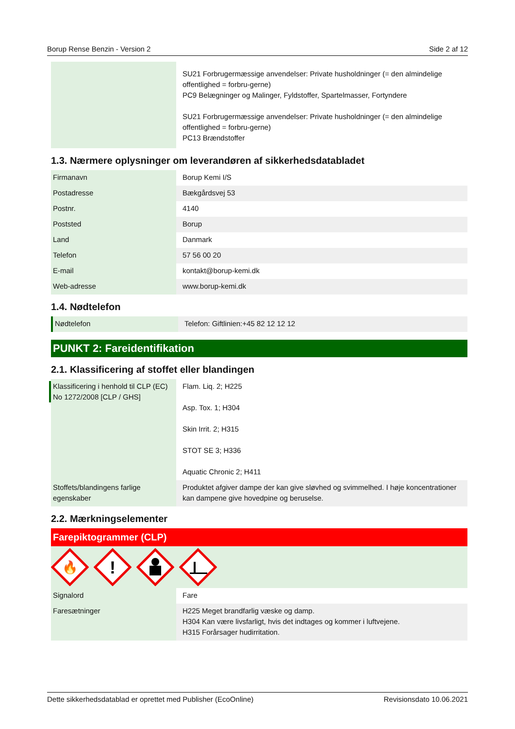Borup Rense Benzin - Version 2 Side 2 af 12
| | SU21 Forbrugermæssige anvendelser: Private husholdninger (= den almindelige offentlighed = forbru-gerne) PC9 Belægninger og Malinger, Fyldstoffer, Spartelmasser, Fortyndere SU21 Forbrugermæssige anvendelser: Private husholdninger (= den almindelige offentlighed = forbru-gerne) PC13 Brændstoffer |
1.3. Nærmere oplysninger om leverandøren af sikkerhedsdatabladet
| Firmanavn | Borup Kemi I/S |
| Postadresse | Bækgårdsvej 53 |
| Postnr. | 4140 |
| Poststed | Borup |
| Land | Danmark |
| Telefon | 57 56 00 20 |
| E-mail | kontakt@borup-kemi.dk |
| Web-adresse | www.borup-kemi.dk |
1.4. Nødtelefon
| Nødtelefon | Telefon: Giftlinien:+45 82 12 12 12 |
PUNKT 2: Fareidentifikation
2.1. Klassificering af stoffet eller blandingen
| Klassificering i henhold til CLP (EC) No 1272/2008 [CLP / GHS] | Flam. Liq. 2; H225 Asp. Tox. 1; H304 Skin Irrit. 2; H315 STOT SE 3; H336 Aquatic Chronic 2; H411 |
| Stoffets/blandingens farlige egenskaber | Produktet afgiver dampe der kan give sløvhed og svimmelhed. I høje koncentrationer kan dampene give hovedpine og beruselse. |
2.2. Mærkningselementer
Farepiktogrammer (CLP)
🔥
!
| Signalord | Fare |
| Faresætninger | H225 Meget brandfarlig væske og damp. H304 Kan være livsfarligt, hvis det indtages og kommer i luftvejene. H315 Forårsager hudirritation. |
Dette sikkerhedsdatablad er oprettet med Publisher (EcoOnline) Revisionsdato 10.06.2021